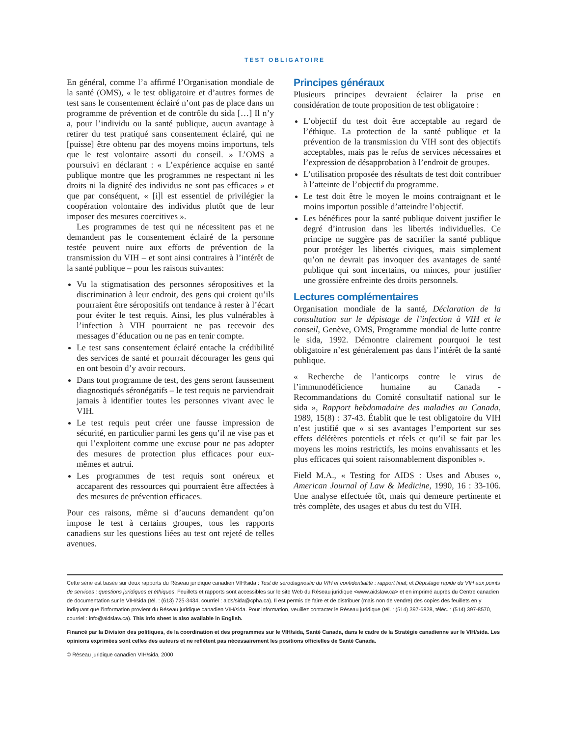TEST OBLIGATOIRE
En général, comme l’a affirmé l’Organisation mondiale de la santé (OMS), « le test obligatoire et d’autres formes de test sans le consentement éclairé n’ont pas de place dans un programme de prévention et de contrôle du sida […] Il n’y a, pour l’individu ou la santé publique, aucun avantage à retirer du test pratiqué sans consentement éclairé, qui ne [puisse] être obtenu par des moyens moins importuns, tels que le test volontaire assorti du conseil. » L’OMS a poursuivi en déclarant : « L’expérience acquise en santé publique montre que les programmes ne respectant ni les droits ni la dignité des individus ne sont pas efficaces » et que par conséquent, « [i]l est essentiel de privilégier la coopération volontaire des individus plutôt que de leur imposer des mesures coercitives ».
Les programmes de test qui ne nécessitent pas et ne demandent pas le consentement éclairé de la personne testée peuvent nuire aux efforts de prévention de la transmission du VIH – et sont ainsi contraires à l’intérêt de la santé publique – pour les raisons suivantes:
Vu la stigmatisation des personnes séropositives et la discrimination à leur endroit, des gens qui croient qu’ils pourraient être séropositifs ont tendance à rester à l’écart pour éviter le test requis. Ainsi, les plus vulnérables à l’infection à VIH pourraient ne pas recevoir des messages d’éducation ou ne pas en tenir compte.
Le test sans consentement éclairé entache la crédibilité des services de santé et pourrait décourager les gens qui en ont besoin d’y avoir recours.
Dans tout programme de test, des gens seront faussement diagnostiqués séronégatifs – le test requis ne parviendrait jamais à identifier toutes les personnes vivant avec le VIH.
Le test requis peut créer une fausse impression de sécurité, en particulier parmi les gens qu’il ne vise pas et qui l’exploitent comme une excuse pour ne pas adopter des mesures de protection plus efficaces pour eux-mêmes et autrui.
Les programmes de test requis sont onéreux et accaparent des ressources qui pourraient être affectées à des mesures de prévention efficaces.
Pour ces raisons, même si d’aucuns demandent qu’on impose le test à certains groupes, tous les rapports canadiens sur les questions liées au test ont rejeté de telles avenues.
Principes généraux
Plusieurs principes devraient éclairer la prise en considération de toute proposition de test obligatoire :
L’objectif du test doit être acceptable au regard de l’éthique. La protection de la santé publique et la prévention de la transmission du VIH sont des objectifs acceptables, mais pas le refus de services nécessaires et l’expression de désapprobation à l’endroit de groupes.
L’utilisation proposée des résultats de test doit contribuer à l’atteinte de l’objectif du programme.
Le test doit être le moyen le moins contraignant et le moins importun possible d’atteindre l’objectif.
Les bénéfices pour la santé publique doivent justifier le degré d’intrusion dans les libertés individuelles. Ce principe ne suggère pas de sacrifier la santé publique pour protéger les libertés civiques, mais simplement qu’on ne devrait pas invoquer des avantages de santé publique qui sont incertains, ou minces, pour justifier une grossière enfreinte des droits personnels.
Lectures complémentaires
Organisation mondiale de la santé, Déclaration de la consultation sur le dépistage de l’infection à VIH et le conseil, Genève, OMS, Programme mondial de lutte contre le sida, 1992. Démontre clairement pourquoi le test obligatoire n’est généralement pas dans l’intérêt de la santé publique.
« Recherche de l’anticorps contre le virus de l’immunodéficience humaine au Canada - Recommandations du Comité consultatif national sur le sida », Rapport hebdomadaire des maladies au Canada, 1989, 15(8) : 37-43. Établit que le test obligatoire du VIH n’est justifié que « si ses avantages l’emportent sur ses effets délétères potentiels et réels et qu’il se fait par les moyens les moins restrictifs, les moins envahissants et les plus efficaces qui soient raisonnablement disponibles ».
Field M.A., « Testing for AIDS : Uses and Abuses », American Journal of Law & Medicine, 1990, 16 : 33-106. Une analyse effectuée tôt, mais qui demeure pertinente et très complète, des usages et abus du test du VIH.
Cette série est basée sur deux rapports du Réseau juridique canadien VIH/sida : Test de sérodiagnostic du VIH et confidentialité : rapport final; et Dépistage rapide du VIH aux points de services : questions juridiques et éthiques. Feuillets et rapports sont accessibles sur le site Web du Réseau juridique <www.aidslaw.ca> et en imprimé auprès du Centre canadien de documentation sur le VIH/sida (tél. : (613) 725-3434, courriel : aids/sida@cpha.ca). Il est permis de faire et de distribuer (mais non de vendre) des copies des feuillets en y indiquant que l’information provient du Réseau juridique canadien VIH/sida. Pour information, veuillez contacter le Réseau juridique (tél. : (514) 397-6828, téléc. : (514) 397-8570, courriel : info@aidslaw.ca). This info sheet is also available in English.
Financé par la Division des politiques, de la coordination et des programmes sur le VIH/sida, Santé Canada, dans le cadre de la Stratégie canadienne sur le VIH/sida. Les opinions exprimées sont celles des auteurs et ne reflètent pas nécessairement les positions officielles de Santé Canada.
© Réseau juridique canadien VIH/sida, 2000